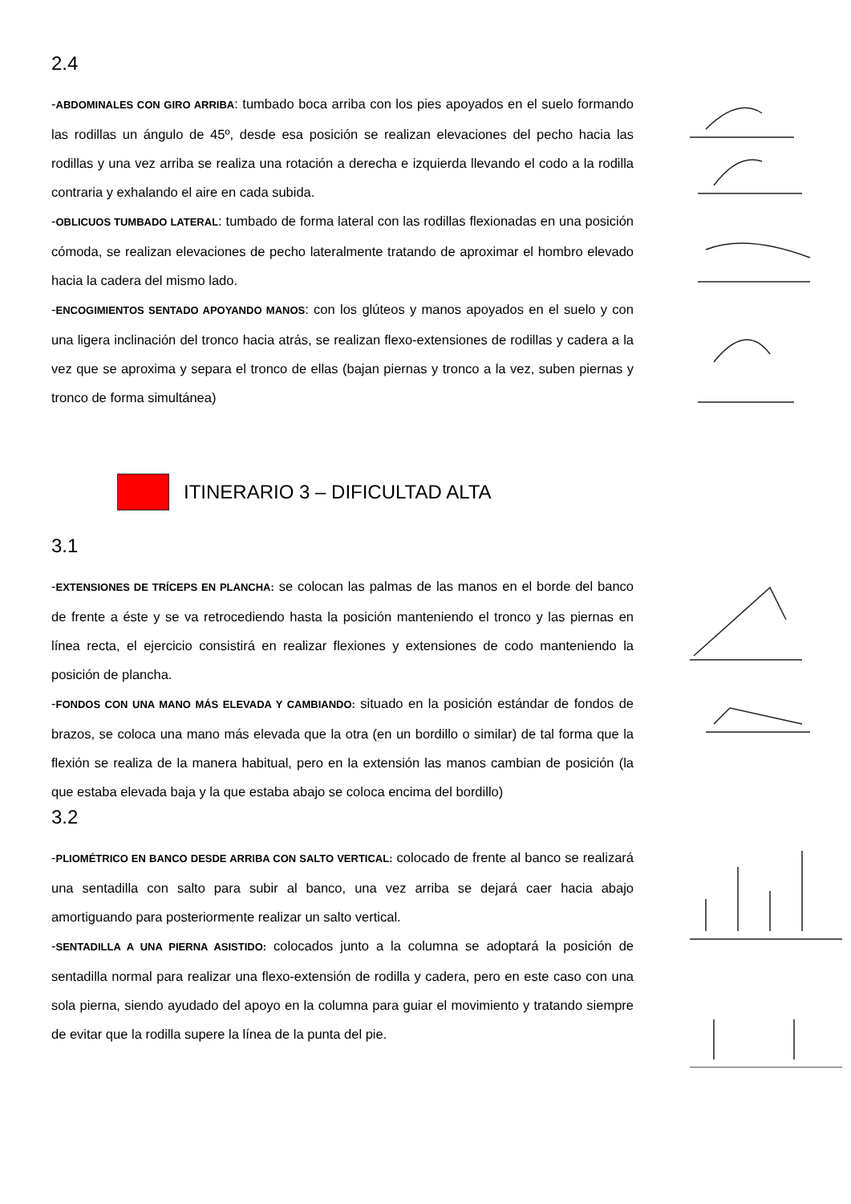2.4
-ABDOMINALES CON GIRO ARRIBA: tumbado boca arriba con los pies apoyados en el suelo formando las rodillas un ángulo de 45º, desde esa posición se realizan elevaciones del pecho hacia las rodillas y una vez arriba se realiza una rotación a derecha e izquierda llevando el codo a la rodilla contraria y exhalando el aire en cada subida.
-OBLICUOS TUMBADO LATERAL: tumbado de forma lateral con las rodillas flexionadas en una posición cómoda, se realizan elevaciones de pecho lateralmente tratando de aproximar el hombro elevado hacia la cadera del mismo lado.
-ENCOGIMIENTOS SENTADO APOYANDO MANOS: con los glúteos y manos apoyados en el suelo y con una ligera inclinación del tronco hacia atrás, se realizan flexo-extensiones de rodillas y cadera a la vez que se aproxima y separa el tronco de ellas (bajan piernas y tronco a la vez, suben piernas y tronco de forma simultánea)
ITINERARIO 3 – DIFICULTAD ALTA
3.1
-EXTENSIONES DE TRÍCEPS EN PLANCHA: se colocan las palmas de las manos en el borde del banco de frente a éste y se va retrocediendo hasta la posición manteniendo el tronco y las piernas en línea recta, el ejercicio consistirá en realizar flexiones y extensiones de codo manteniendo la posición de plancha.
-FONDOS CON UNA MANO MÁS ELEVADA Y CAMBIANDO: situado en la posición estándar de fondos de brazos, se coloca una mano más elevada que la otra (en un bordillo o similar) de tal forma que la flexión se realiza de la manera habitual, pero en la extensión las manos cambian de posición (la que estaba elevada baja y la que estaba abajo se coloca encima del bordillo)
3.2
-PLIOMÉTRICO EN BANCO DESDE ARRIBA CON SALTO VERTICAL: colocado de frente al banco se realizará una sentadilla con salto para subir al banco, una vez arriba se dejará caer hacia abajo amortiguando para posteriormente realizar un salto vertical.
-SENTADILLA A UNA PIERNA ASISTIDO: colocados junto a la columna se adoptará la posición de sentadilla normal para realizar una flexo-extensión de rodilla y cadera, pero en este caso con una sola pierna, siendo ayudado del apoyo en la columna para guiar el movimiento y tratando siempre de evitar que la rodilla supere la línea de la punta del pie.